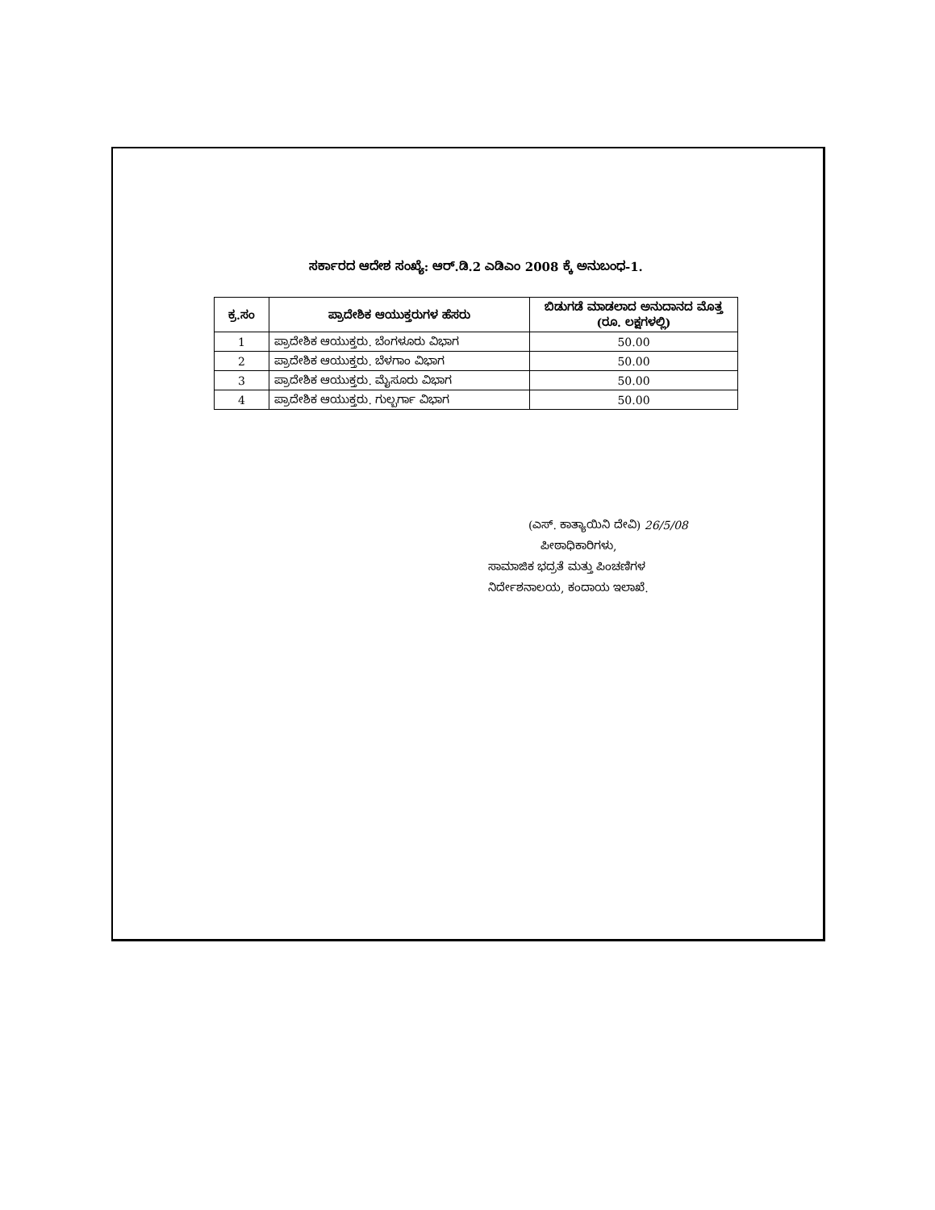ಸರ್ಕಾರದ ಆದೇಶ ಸಂಖ್ಯೆ: ಆರ್.ಡಿ.2 ಎಡಿಎಂ 2008 ಕ್ಕೆ ಅನುಬಂಧ-1.
| ಕ್ರ.ಸಂ | ಪ್ರಾದೇಶಿಕ ಆಯುಕ್ತರುಗಳ ಹೆಸರು | ಬಿಡುಗಡೆ ಮಾಡಲಾದ ಅನುದಾನದ ಮೊತ್ತ (ರೂ. ಲಕ್ಷಗಳಲ್ಲಿ) |
| --- | --- | --- |
| 1 | ಪ್ರಾದೇಶಿಕ ಆಯುಕ್ತರು. ಬೆಂಗಳೂರು ವಿಭಾಗ | 50.00 |
| 2 | ಪ್ರಾದೇಶಿಕ ಆಯುಕ್ತರು. ಬೆಳಗಾಂ ವಿಭಾಗ | 50.00 |
| 3 | ಪ್ರಾದೇಶಿಕ ಆಯುಕ್ತರು. ಮೈಸೂರು ವಿಭಾಗ | 50.00 |
| 4 | ಪ್ರಾದೇಶಿಕ ಆಯುಕ್ತರು. ಗುಲ್ಬರ್ಗಾ ವಿಭಾಗ | 50.00 |
(ಎಸ್. ಕಾತ್ಯಾಯಿನಿ ದೇವಿ) 26/5/08
ಪೀಠಾಧಿಕಾರಿಗಳು,
ಸಾಮಾಜಿಕ ಭದ್ರತೆ ಮತ್ತು ಪಿಂಚಣಿಗಳ
ನಿರ್ದೇಶನಾಲಯ, ಕಂದಾಯ ಇಲಾಖೆ.